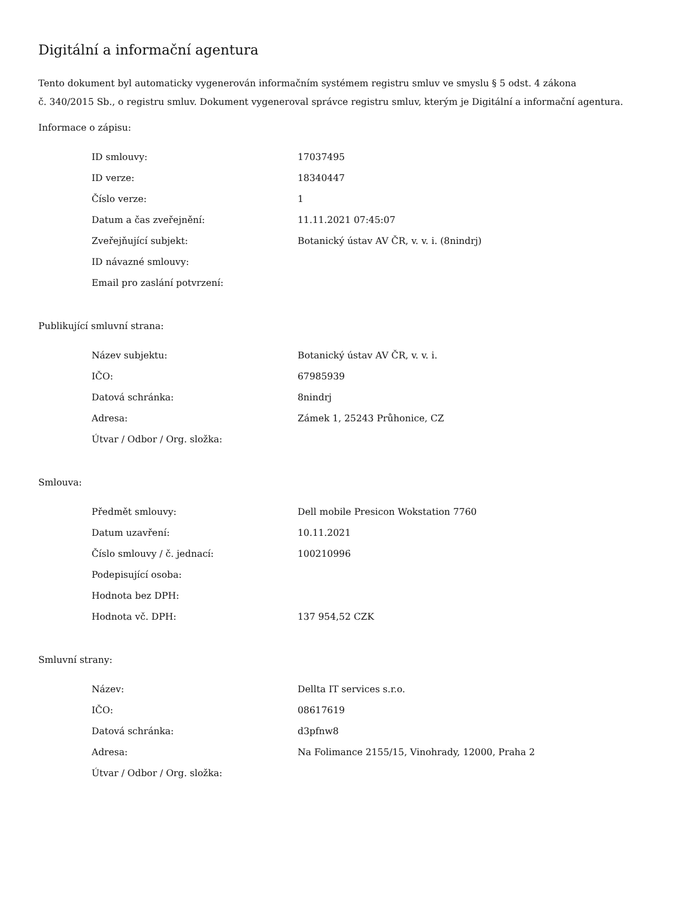Digitální a informační agentura
Tento dokument byl automaticky vygenerován informačním systémem registru smluv ve smyslu § 5 odst. 4 zákona
č. 340/2015 Sb., o registru smluv. Dokument vygeneroval správce registru smluv, kterým je Digitální a informační agentura.
Informace o zápisu:
| ID smlouvy: | 17037495 |
| ID verze: | 18340447 |
| Číslo verze: | 1 |
| Datum a čas zveřejnění: | 11.11.2021 07:45:07 |
| Zveřejňující subjekt: | Botanický ústav AV ČR, v. v. i. (8nindrj) |
| ID návazné smlouvy: | |
| Email pro zaslání potvrzení: | |
Publikující smluvní strana:
| Název subjektu: | Botanický ústav AV ČR, v. v. i. |
| IČO: | 67985939 |
| Datová schránka: | 8nindrj |
| Adresa: | Zámek 1, 25243 Průhonice, CZ |
| Útvar / Odbor / Org. složka: | |
Smlouva:
| Předmět smlouvy: | Dell mobile Presicon Wokstation 7760 |
| Datum uzavření: | 10.11.2021 |
| Číslo smlouvy / č. jednací: | 100210996 |
| Podepisující osoba: | |
| Hodnota bez DPH: | |
| Hodnota vč. DPH: | 137 954,52 CZK |
Smluvní strany:
| Název: | Dellta IT services s.r.o. |
| IČO: | 08617619 |
| Datová schránka: | d3pfnw8 |
| Adresa: | Na Folimance 2155/15, Vinohrady, 12000, Praha 2 |
| Útvar / Odbor / Org. složka: | |